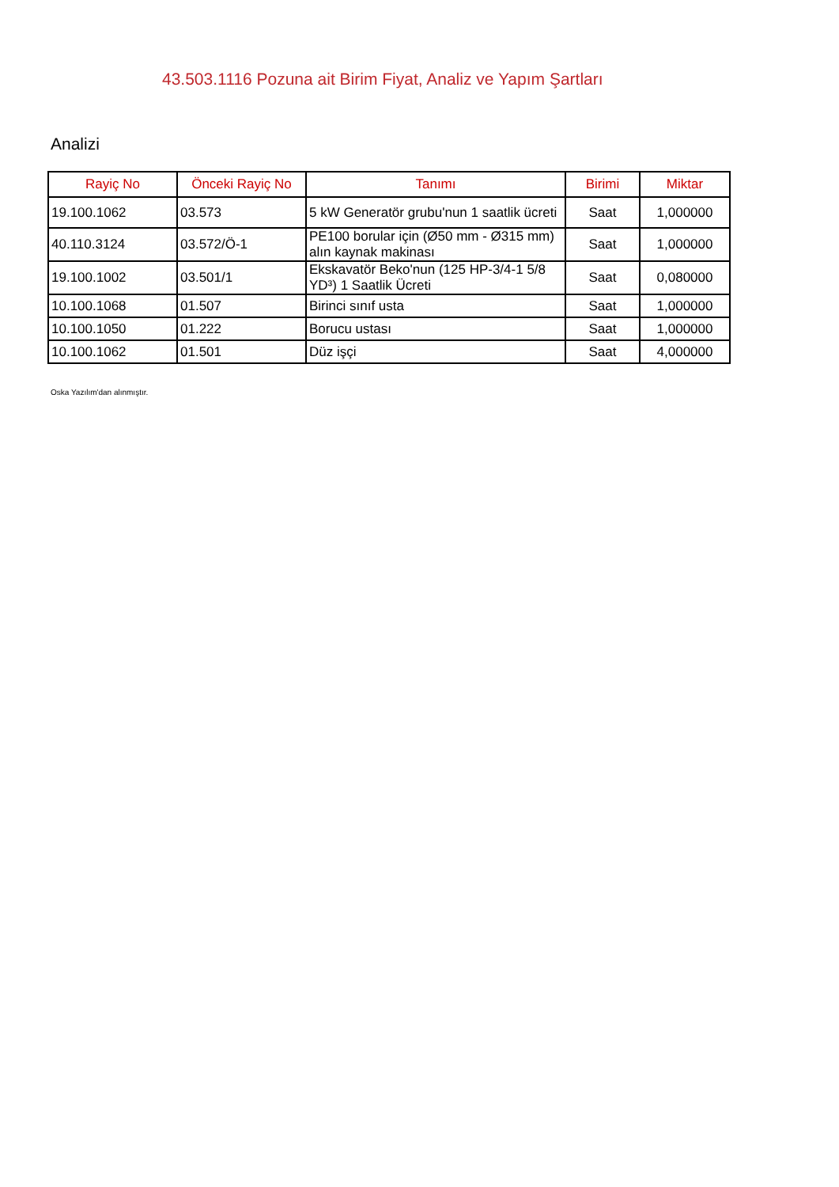43.503.1116 Pozuna ait Birim Fiyat, Analiz ve Yapım Şartları
Analizi
| Rayiç No | Önceki Rayiç No | Tanımı | Birimi | Miktar |
| --- | --- | --- | --- | --- |
| 19.100.1062 | 03.573 | 5 kW Generatör grubu'nun 1 saatlik ücreti | Saat | 1,000000 |
| 40.110.3124 | 03.572/Ö-1 | PE100 borular için (Ø50 mm - Ø315 mm) alın kaynak makinası | Saat | 1,000000 |
| 19.100.1002 | 03.501/1 | Ekskavatör Beko'nun (125 HP-3/4-1 5/8 YD³) 1 Saatlik Ücreti | Saat | 0,080000 |
| 10.100.1068 | 01.507 | Birinci sınıf usta | Saat | 1,000000 |
| 10.100.1050 | 01.222 | Borucu ustası | Saat | 1,000000 |
| 10.100.1062 | 01.501 | Düz işçi | Saat | 4,000000 |
Oska Yazılım'dan alınmıştır.